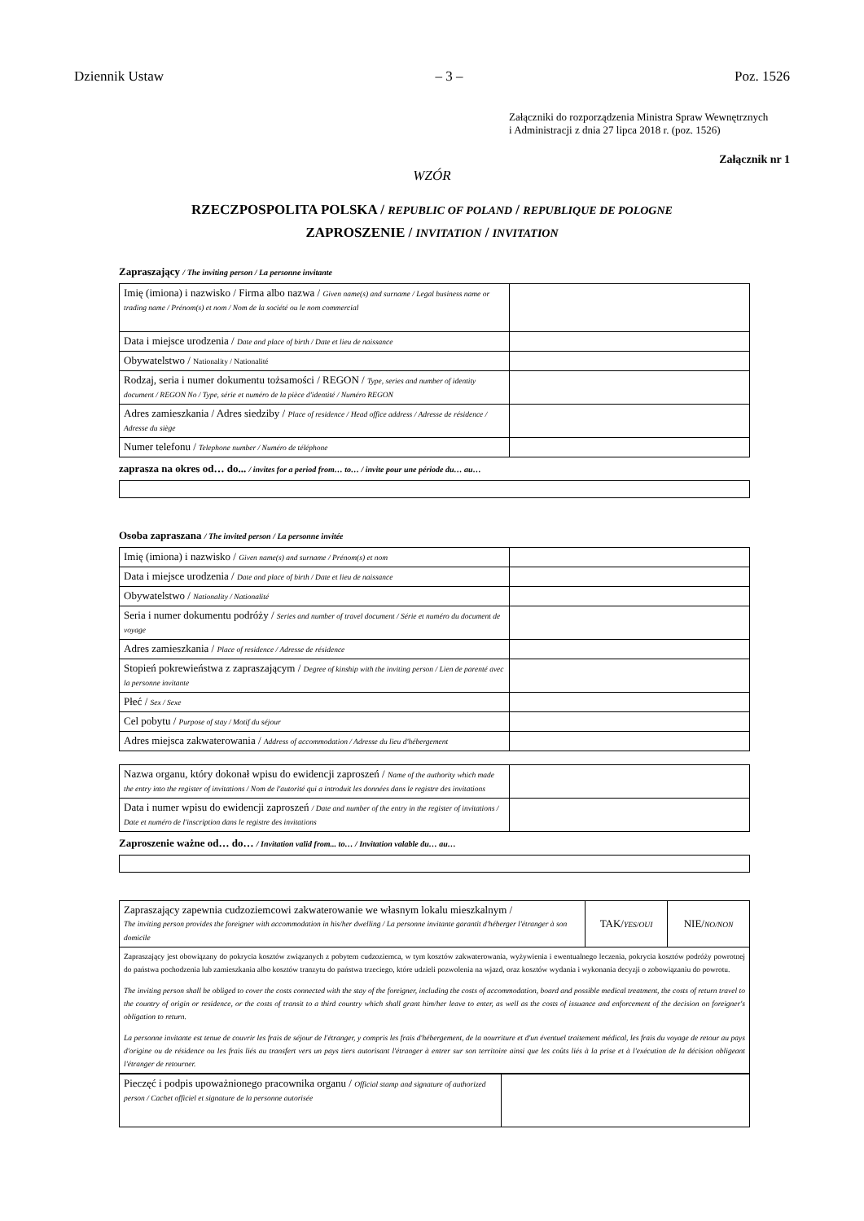Dziennik Ustaw – 3 – Poz. 1526
Załączniki do rozporządzenia Ministra Spraw Wewnętrznych
i Administracji z dnia 27 lipca 2018 r. (poz. 1526)
Załącznik nr 1
WZÓR
RZECZPOSPOLITA POLSKA / REPUBLIC OF POLAND / REPUBLIQUE DE POLOGNE
ZAPROSZENIE / INVITATION / INVITATION
Zapraszający / The inviting person / La personne invitante
| Imię (imiona) i nazwisko / Firma albo nazwa / Given name(s) and surname / Legal business name or trading name / Prénom(s) et nom / Nom de la société ou le nom commercial | |
| Data i miejsce urodzenia / Date and place of birth / Date et lieu de naissance | |
| Obywatelstwo / Nationality / Nationalité | |
| Rodzaj, seria i numer dokumentu tożsamości / REGON / Type, series and number of identity document / REGON No / Type, série et numéro de la pièce d'identité / Numéro REGON | |
| Adres zamieszkania / Adres siedziby / Place of residence / Head office address / Adresse de résidence / Adresse du siège | |
| Numer telefonu / Telephone number / Numéro de téléphone | |
zaprasza na okres od… do... / invites for a period from… to… / invite pour une période du… au…
Osoba zapraszana / The invited person / La personne invitée
| Imię (imiona) i nazwisko / Given name(s) and surname / Prénom(s) et nom | |
| Data i miejsce urodzenia / Date and place of birth / Date et lieu de naissance | |
| Obywatelstwo / Nationality / Nationalité | |
| Seria i numer dokumentu podróży / Series and number of travel document / Série et numéro du document de voyage | |
| Adres zamieszkania / Place of residence / Adresse de résidence | |
| Stopień pokrewieństwa z zapraszającym / Degree of kinship with the inviting person / Lien de parenté avec la personne invitante | |
| Płeć / Sex / Sexe | |
| Cel pobytu / Purpose of stay / Motif du séjour | |
| Adres miejsca zakwaterowania / Address of accommodation / Adresse du lieu d'hébergement | |
| Nazwa organu, który dokonał wpisu do ewidencji zaproszeń / Name of the authority which made the entry into the register of invitations / Nom de l'autorité qui a introduit les données dans le registre des invitations | |
| Data i numer wpisu do ewidencji zaproszeń / Date and number of the entry in the register of invitations / Date et numéro de l'inscription dans le registre des invitations | |
Zaproszenie ważne od… do… / Invitation valid from... to… / Invitation valable du… au…
| Zapraszający zapewnia cudzoziemcowi zakwaterowanie we własnym lokalu mieszkalnym / The inviting person provides the foreigner with accommodation in his/her dwelling / La personne invitante garantit d'héberger l'étranger à son domicile | TAK/ YES/OUI | NIE/ NO/NON |
| Zapraszający jest obowiązany do pokrycia kosztów związanych z pobytem cudzoziemca, w tym kosztów zakwaterowania, wyżywienia i ewentualnego leczenia, pokrycia kosztów podróży powrotnej do państwa pochodzenia lub zamieszkania albo kosztów tranzytu do państwa trzeciego, które udzieli pozwolenia na wjazd, oraz kosztów wydania i wykonania decyzji o zobowiązaniu do powrotu. The inviting person shall be obliged to cover the costs connected with the stay of the foreigner, including the costs of accommodation, board and possible medical treatment, the costs of return travel to the country of origin or residence, or the costs of transit to a third country which shall grant him/her leave to enter, as well as the costs of issuance and enforcement of the decision on foreigner's obligation to return. La personne invitante est tenue de couvrir les frais de séjour de l'étranger, y compris les frais d'hébergement, de la nourriture et d'un éventuel traitement médical, les frais du voyage de retour au pays d'origine ou de résidence ou les frais liés au transfert vers un pays tiers autorisant l'étranger à entrer sur son territoire ainsi que les coûts liés à la prise et à l'exécution de la décision obligeant l'étranger de retourner. | | |
| Pieczęć i podpis upoważnionego pracownika organu / Official stamp and signature of authorized person / Cachet officiel et signature de la personne autorisée | |